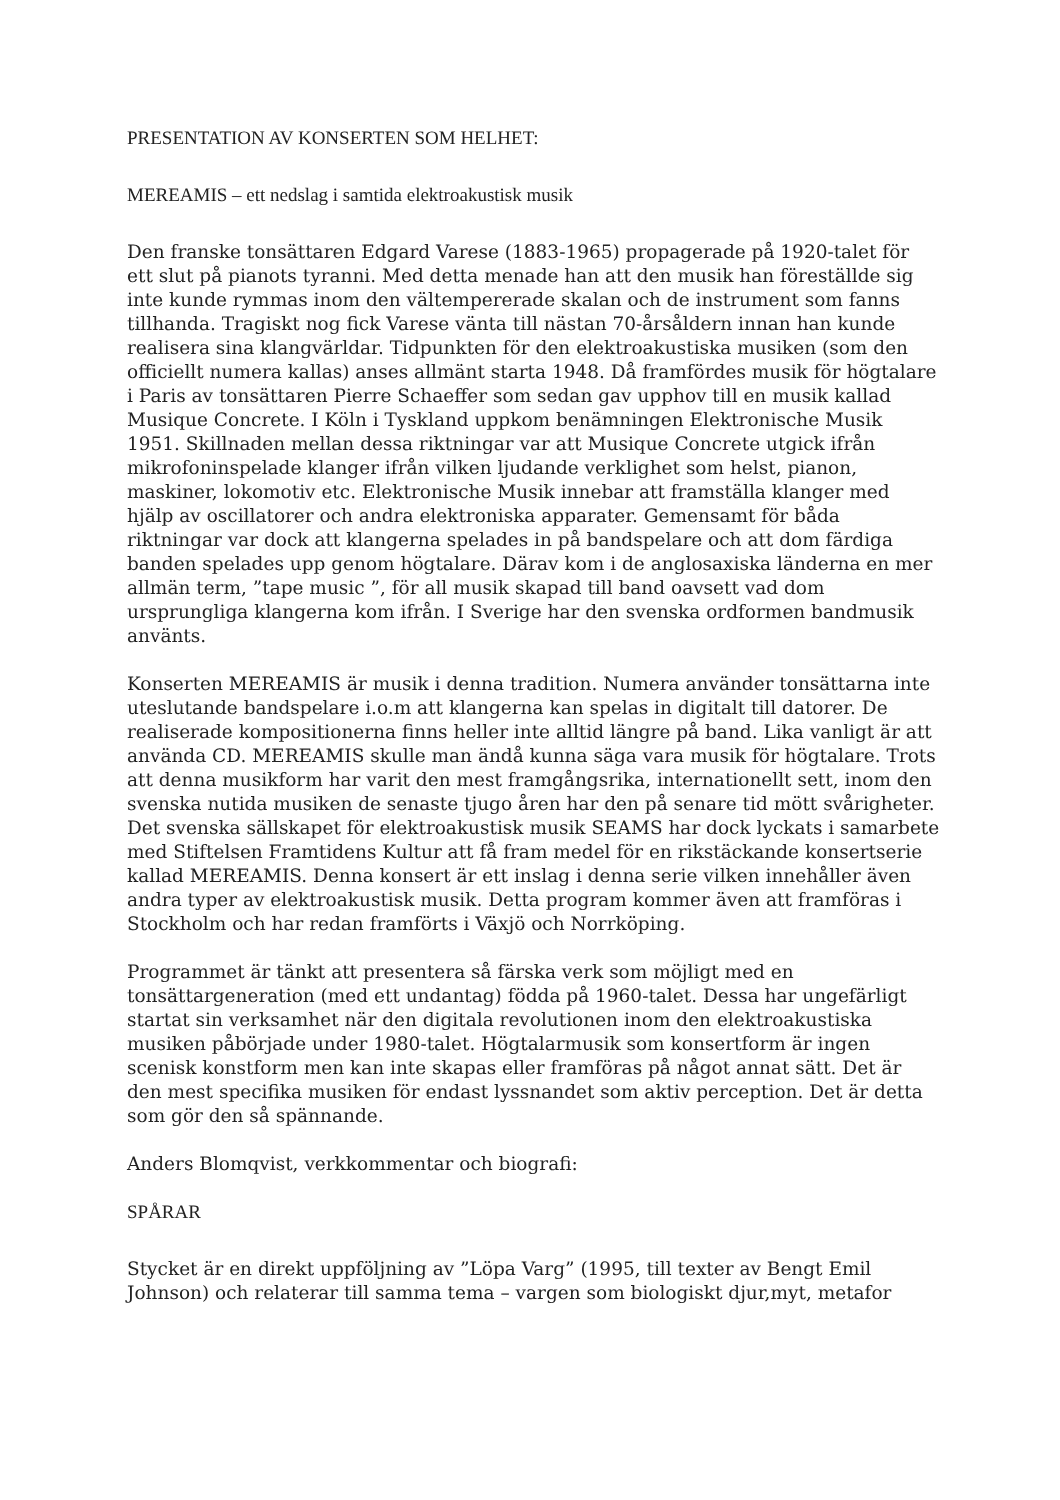PRESENTATION AV KONSERTEN SOM HELHET:
MEREAMIS – ett nedslag i samtida elektroakustisk musik
Den franske tonsättaren Edgard Varese (1883-1965) propagerade på 1920-talet för ett slut på pianots tyranni. Med detta menade han att den musik han föreställde sig inte kunde rymmas inom den vältempererade skalan och de instrument som fanns tillhanda. Tragiskt nog fick Varese vänta till nästan 70-årsåldern innan han kunde realisera sina klangvärldar. Tidpunkten för den elektroakustiska musiken (som den officiellt numera kallas) anses allmänt starta 1948. Då framfördes musik för högtalare i Paris av tonsättaren Pierre Schaeffer som sedan gav upphov till en musik kallad Musique Concrete. I Köln i Tyskland uppkom benämningen Elektronische Musik 1951. Skillnaden mellan dessa riktningar var att Musique Concrete utgick ifrån mikrofoninspelade klanger ifrån vilken ljudande verklighet som helst, pianon, maskiner, lokomotiv etc. Elektronische Musik innebar att framställa klanger med hjälp av oscillatorer och andra elektroniska apparater. Gemensamt för båda riktningar var dock att klangerna spelades in på bandspelare och att dom färdiga banden spelades upp genom högtalare. Därav kom i de anglosaxiska länderna en mer allmän term, ”tape music ”, för all musik skapad till band oavsett vad dom ursprungliga klangerna kom ifrån. I Sverige har den svenska ordformen bandmusik använts.
Konserten MEREAMIS är musik i denna tradition. Numera använder tonsättarna inte uteslutande bandspelare i.o.m att klangerna kan spelas in digitalt till datorer. De realiserade kompositionerna finns heller inte alltid längre på band. Lika vanligt är att använda CD. MEREAMIS skulle man ändå kunna säga vara musik för högtalare. Trots att denna musikform har varit den mest framgångsrika, internationellt sett, inom den svenska nutida musiken de senaste tjugo åren har den på senare tid mött svårigheter. Det svenska sällskapet för elektroakustisk musik SEAMS har dock lyckats i samarbete med Stiftelsen Framtidens Kultur att få fram medel för en rikstäckande konsertserie kallad MEREAMIS. Denna konsert är ett inslag i denna serie vilken innehåller även andra typer av elektroakustisk musik. Detta program kommer även att framföras i Stockholm och har redan framförts i Växjö och Norrköping.
Programmet är tänkt att presentera så färska verk som möjligt med en tonsättargeneration (med ett undantag) födda på 1960-talet. Dessa har ungefärligt startat sin verksamhet när den digitala revolutionen inom den elektroakustiska musiken påbörjade under 1980-talet. Högtalarmusik som konsertform är ingen scenisk konstform men kan inte skapas eller framföras på något annat sätt. Det är den mest specifika musiken för endast lyssnandet som aktiv perception. Det är detta som gör den så spännande.
Anders Blomqvist, verkkommentar och biografi:
SPÅRAR
Stycket är en direkt uppföljning av ”Löpa Varg” (1995, till texter av Bengt Emil Johnson) och relaterar till samma tema – vargen som biologiskt djur,myt, metafor